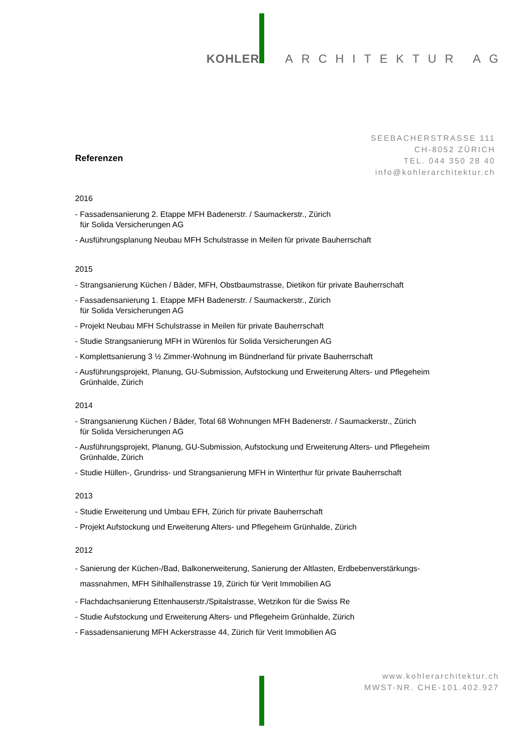KOHLER ARCHITEKTUR AG
SEEBACHERSTRASSE 111
CH-8052 ZÜRICH
TEL. 044 350 28 40
info@kohlerarchitektur.ch
Referenzen
2016
- Fassadensanierung 2. Etappe MFH Badenerstr. / Saumackerstr., Zürich
für Solida Versicherungen AG
- Ausführungsplanung Neubau MFH Schulstrasse in Meilen für private Bauherrschaft
2015
- Strangsanierung Küchen / Bäder, MFH, Obstbaumstrasse, Dietikon für private Bauherrschaft
- Fassadensanierung 1. Etappe MFH Badenerstr. / Saumackerstr., Zürich
für Solida Versicherungen AG
- Projekt Neubau MFH Schulstrasse in Meilen für private Bauherrschaft
- Studie Strangsanierung MFH in Würenlos für Solida Versicherungen AG
- Komplettsanierung 3 ½ Zimmer-Wohnung im Bündnerland für private Bauherrschaft
- Ausführungsprojekt, Planung, GU-Submission, Aufstockung und Erweiterung Alters- und Pflegeheim
Grünhalde, Zürich
2014
- Strangsanierung Küchen / Bäder, Total 68 Wohnungen MFH Badenerstr. / Saumackerstr., Zürich
für Solida Versicherungen AG
- Ausführungsprojekt, Planung, GU-Submission, Aufstockung und Erweiterung Alters- und Pflegeheim
Grünhalde, Zürich
- Studie Hüllen-, Grundriss- und Strangsanierung MFH in Winterthur für private Bauherrschaft
2013
- Studie Erweiterung und Umbau EFH, Zürich für private Bauherrschaft
- Projekt Aufstockung und Erweiterung Alters- und Pflegeheim Grünhalde, Zürich
2012
- Sanierung der Küchen-/Bad, Balkonerweiterung, Sanierung der Altlasten, Erdbebenverstärkungs-
massnahmen, MFH Sihlhallenstrasse 19, Zürich für Verit Immobilien AG
- Flachdachsanierung Ettenhauserstr./Spitalstrasse, Wetzikon für die Swiss Re
- Studie Aufstockung und Erweiterung Alters- und Pflegeheim Grünhalde, Zürich
- Fassadensanierung MFH Ackerstrasse 44, Zürich für Verit Immobilien AG
www.kohlerarchitektur.ch
MWST-NR. CHE-101.402.927